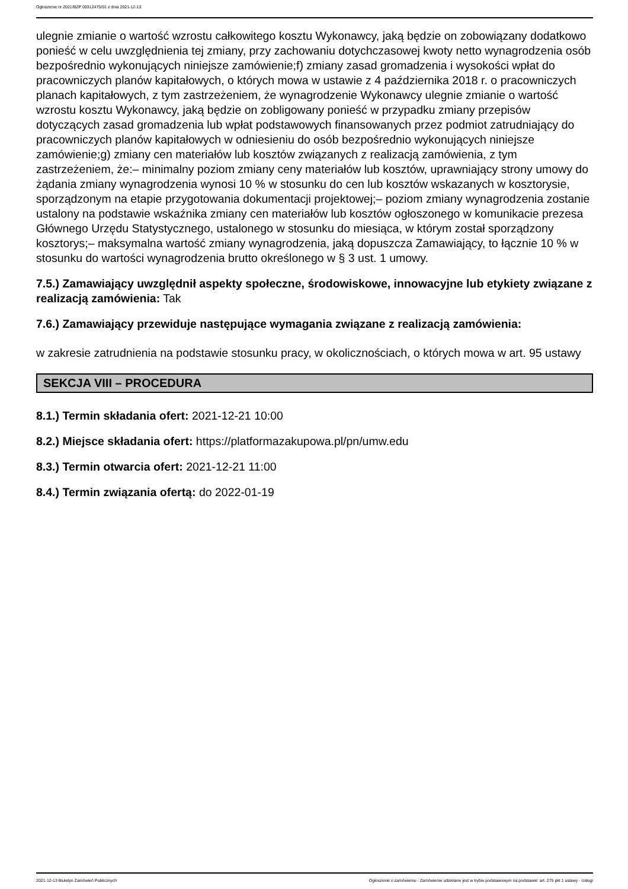Ogłoszenie nr 2021/BZP 00312475/01 z dnia 2021-12-13
ulegnie zmianie o wartość wzrostu całkowitego kosztu Wykonawcy, jaką będzie on zobowiązany dodatkowo ponieść w celu uwzględnienia tej zmiany, przy zachowaniu dotychczasowej kwoty netto wynagrodzenia osób bezpośrednio wykonujących niniejsze zamówienie;f) zmiany zasad gromadzenia i wysokości wpłat do pracowniczych planów kapitałowych, o których mowa w ustawie z 4 października 2018 r. o pracowniczych planach kapitałowych, z tym zastrzeżeniem, że wynagrodzenie Wykonawcy ulegnie zmianie o wartość wzrostu kosztu Wykonawcy, jaką będzie on zobligowany ponieść w przypadku zmiany przepisów dotyczących zasad gromadzenia lub wpłat podstawowych finansowanych przez podmiot zatrudniający do pracowniczych planów kapitałowych w odniesieniu do osób bezpośrednio wykonujących niniejsze zamówienie;g) zmiany cen materiałów lub kosztów związanych z realizacją zamówienia, z tym zastrzeżeniem, że:– minimalny poziom zmiany ceny materiałów lub kosztów, uprawniający strony umowy do żądania zmiany wynagrodzenia wynosi 10 % w stosunku do cen lub kosztów wskazanych w kosztorysie, sporządzonym na etapie przygotowania dokumentacji projektowej;– poziom zmiany wynagrodzenia zostanie ustalony na podstawie wskaźnika zmiany cen materiałów lub kosztów ogłoszonego w komunikacie prezesa Głównego Urzędu Statystycznego, ustalonego w stosunku do miesiąca, w którym został sporządzony kosztorys;– maksymalna wartość zmiany wynagrodzenia, jaką dopuszcza Zamawiający, to łącznie 10 % w stosunku do wartości wynagrodzenia brutto określonego w § 3 ust. 1 umowy.
7.5.) Zamawiający uwzględnił aspekty społeczne, środowiskowe, innowacyjne lub etykiety związane z realizacją zamówienia: Tak
7.6.) Zamawiający przewiduje następujące wymagania związane z realizacją zamówienia:
w zakresie zatrudnienia na podstawie stosunku pracy, w okolicznościach, o których mowa w art. 95 ustawy
SEKCJA VIII – PROCEDURA
8.1.) Termin składania ofert: 2021-12-21 10:00
8.2.) Miejsce składania ofert: https://platformazakupowa.pl/pn/umw.edu
8.3.) Termin otwarcia ofert: 2021-12-21 11:00
8.4.) Termin związania ofertą: do 2022-01-19
2021-12-13 Biuletyn Zamówień Publicznych Ogłoszenie o zamówieniu - Zamówienie udzielane jest w trybie podstawowym na podstawie: art. 275 pkt 1 ustawy - Usługi